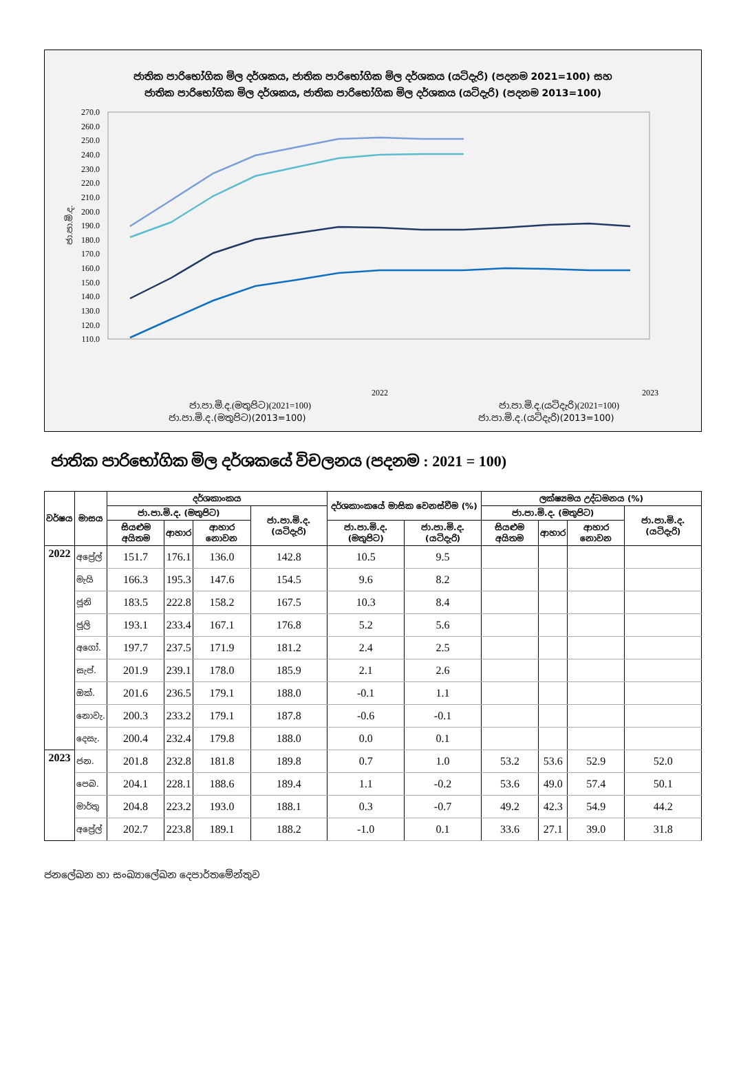ජාතික පාරිභෝගික මිල දර්ශකය, ජාතික පාරිභෝගික මිල දර්ශකය (යටිදැරි) (පදනම 2021=100) සහ
ජාතික පාරිභෝගික මිල දර්ශකය, ජාතික පාරිභෝගික මිල දර්ශකය (යටිදැරි) (පදනම 2013=100)
270.0
260.0
250.0
240.0
230.0
220.0
210.0
200.0
190.0
180.0
170.0
160.0
150.0
140.0
130.0
120.0
110.0
ජා.පා.මි.ද.
2022
2023
ජා.පා.මි.ද.(මතුපිට)(2013=100)
ජා.පා.මි.ද.(යටිදැරි)(2013=100)
ජා.පා.මි.ද.(මතුපිට)(2021=100) ජා.පා.මි.ද.(යටිදැරි)(2021=100)
ජාතික පාරිභෝගික මිල දර්ශකයේ විචලනය (පදනම : 2021 = 100)
| වර්ෂය | මාසය | දර්ශකාංකය | | | | දර්ශකාංකයේ මාසික වෙනස්වීම (%) | | ලක්ෂ්‍යමය උද්ධමනය (%) | | | |
| --- | --- | --- | --- | --- | --- | --- | --- | --- | --- | --- | --- |
| | | ජා.පා.මි.ද. (මතුපිට) | | | ජා.පා.මි.ද. (යටිදැරි) | | | ජා.පා.මි.ද. (මතුපිට) | | | ජා.පා.මි.ද. (යටිදැරි) |
| | | සියළුම අයිතම | ආහාර | ආහාර නොවන | | ජා.පා.මි.ද. (මතුපිට) | ජා.පා.මි.ද. (යටිදැරි) | සියළුම අයිතම | ආහාර | ආහාර නොවන | |
| 2022 | අප්‍රේල් | 151.7 | 176.1 | 136.0 | 142.8 | 10.5 | 9.5 | | | | |
| | මැයි | 166.3 | 195.3 | 147.6 | 154.5 | 9.6 | 8.2 | | | | |
| | ජූනි | 183.5 | 222.8 | 158.2 | 167.5 | 10.3 | 8.4 | | | | |
| | ජූලි | 193.1 | 233.4 | 167.1 | 176.8 | 5.2 | 5.6 | | | | |
| | අගෝ. | 197.7 | 237.5 | 171.9 | 181.2 | 2.4 | 2.5 | | | | |
| | සැප්. | 201.9 | 239.1 | 178.0 | 185.9 | 2.1 | 2.6 | | | | |
| | ඔක්. | 201.6 | 236.5 | 179.1 | 188.0 | -0.1 | 1.1 | | | | |
| | නොවැ. | 200.3 | 233.2 | 179.1 | 187.8 | -0.6 | -0.1 | | | | |
| | දෙසැ. | 200.4 | 232.4 | 179.8 | 188.0 | 0.0 | 0.1 | | | | |
| 2023 | ජන. | 201.8 | 232.8 | 181.8 | 189.8 | 0.7 | 1.0 | 53.2 | 53.6 | 52.9 | 52.0 |
| | පෙබ. | 204.1 | 228.1 | 188.6 | 189.4 | 1.1 | -0.2 | 53.6 | 49.0 | 57.4 | 50.1 |
| | මාර්තු | 204.8 | 223.2 | 193.0 | 188.1 | 0.3 | -0.7 | 49.2 | 42.3 | 54.9 | 44.2 |
| | අප්‍රේල් | 202.7 | 223.8 | 189.1 | 188.2 | -1.0 | 0.1 | 33.6 | 27.1 | 39.0 | 31.8 |
ජනලේඛන හා සංඛ්‍යාලේඛන දෙපාර්තමේන්තුව